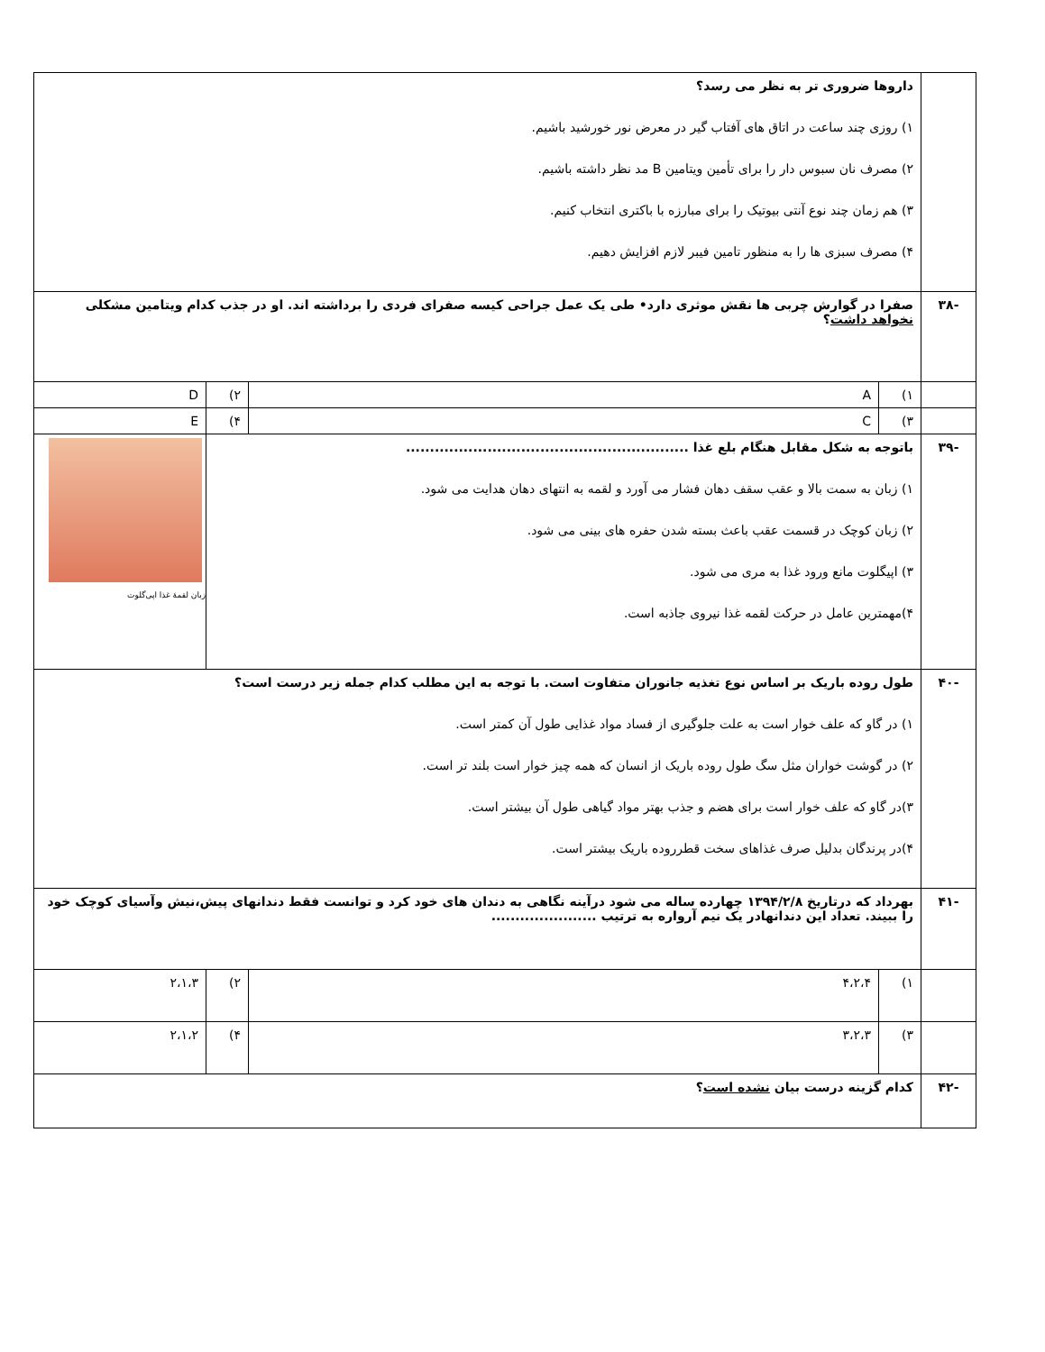| | داروها ضروری تر به نظر می رسد؟ ۱) روزی چند ساعت در اتاق های آفتاب گیر در معرض نور خورشید باشیم. ۲) مصرف نان سبوس دار را برای تأمین ویتامین B مد نظر داشته باشیم. ۳) هم زمان چند نوع آنتی بیوتیک را برای مبارزه با باکتری انتخاب کنیم. ۴) مصرف سبزی ها را به منظور تامین فیبر لازم افزایش دهیم. | | | |
| -۳۸ | صفرا در گوارش چربی ها نقش موثری دارد• طی یک عمل جراحی کیسه صفرای فردی را برداشته اند. او در جذب کدام ویتامین مشکلی نخواهد داشت ؟ | | | |
| | ۱) | A | ۲) | D |
| | ۳) | C | ۴) | E |
| -۳۹ | باتوجه به شکل مقابل هنگام بلع غذا ........................................................... ۱) زبان به سمت بالا و عقب سقف دهان فشار می آورد و لقمه به انتهای دهان هدایت می شود. ۲) زبان کوچک در قسمت عقب باعث بسته شدن حفره های بینی می شود. ۳) اپیگلوت مانع ورود غذا به مری می شود. ۴)مهمترین عامل در حرکت لقمه غذا نیروی جاذبه است. | | | زبان لقمهٔ غذا اپی‌گلوت |
| -۴۰ | طول روده باریک بر اساس نوع تغذیه جانوران متفاوت است. با توجه به این مطلب کدام جمله زیر درست است؟ ۱) در گاو که علف خوار است به علت جلوگیری از فساد مواد غذایی طول آن کمتر است. ۲) در گوشت خواران مثل سگ طول روده باریک از انسان که همه چیز خوار است بلند تر است. ۳)در گاو که علف خوار است برای هضم و جذب بهتر مواد گیاهی طول آن بیشتر است. ۴)در پرندگان بدلیل صرف غذاهای سخت قطرروده باریک بیشتر است. | | | |
| -۴۱ | بهرداد که درتاریخ ۱۳۹۴/۲/۸ چهارده ساله می شود درآینه نگاهی به دندان های خود کرد و توانست فقط دندانهای پیش،نیش وآسیای کوچک خود را ببیند. تعداد این دندانهادر یک نیم آرواره به ترتیب ...................... | | | |
| | ۱) | ۴،۲،۴ | ۲) | ۲،۱،۳ |
| | ۳) | ۳،۲،۳ | ۴) | ۲،۱،۲ |
| -۴۲ | کدام گزینه درست بیان نشده است ؟ | | | |